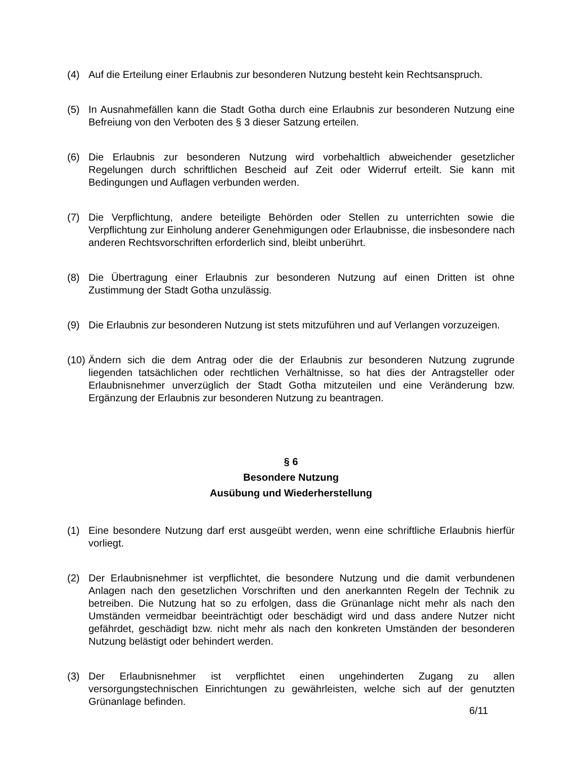(4) Auf die Erteilung einer Erlaubnis zur besonderen Nutzung besteht kein Rechtsanspruch.
(5) In Ausnahmefällen kann die Stadt Gotha durch eine Erlaubnis zur besonderen Nutzung eine Befreiung von den Verboten des § 3 dieser Satzung erteilen.
(6) Die Erlaubnis zur besonderen Nutzung wird vorbehaltlich abweichender gesetzlicher Regelungen durch schriftlichen Bescheid auf Zeit oder Widerruf erteilt. Sie kann mit Bedingungen und Auflagen verbunden werden.
(7) Die Verpflichtung, andere beteiligte Behörden oder Stellen zu unterrichten sowie die Verpflichtung zur Einholung anderer Genehmigungen oder Erlaubnisse, die insbesondere nach anderen Rechtsvorschriften erforderlich sind, bleibt unberührt.
(8) Die Übertragung einer Erlaubnis zur besonderen Nutzung auf einen Dritten ist ohne Zustimmung der Stadt Gotha unzulässig.
(9) Die Erlaubnis zur besonderen Nutzung ist stets mitzuführen und auf Verlangen vorzuzeigen.
(10) Ändern sich die dem Antrag oder die der Erlaubnis zur besonderen Nutzung zugrunde liegenden tatsächlichen oder rechtlichen Verhältnisse, so hat dies der Antragsteller oder Erlaubnisnehmer unverzüglich der Stadt Gotha mitzuteilen und eine Veränderung bzw. Ergänzung der Erlaubnis zur besonderen Nutzung zu beantragen.
§ 6
Besondere Nutzung
Ausübung und Wiederherstellung
(1) Eine besondere Nutzung darf erst ausgeübt werden, wenn eine schriftliche Erlaubnis hierfür vorliegt.
(2) Der Erlaubnisnehmer ist verpflichtet, die besondere Nutzung und die damit verbundenen Anlagen nach den gesetzlichen Vorschriften und den anerkannten Regeln der Technik zu betreiben. Die Nutzung hat so zu erfolgen, dass die Grünanlage nicht mehr als nach den Umständen vermeidbar beeinträchtigt oder beschädigt wird und dass andere Nutzer nicht gefährdet, geschädigt bzw. nicht mehr als nach den konkreten Umständen der besonderen Nutzung belästigt oder behindert werden.
(3) Der Erlaubnisnehmer ist verpflichtet einen ungehinderten Zugang zu allen versorgungstechnischen Einrichtungen zu gewährleisten, welche sich auf der genutzten Grünanlage befinden.
6/11